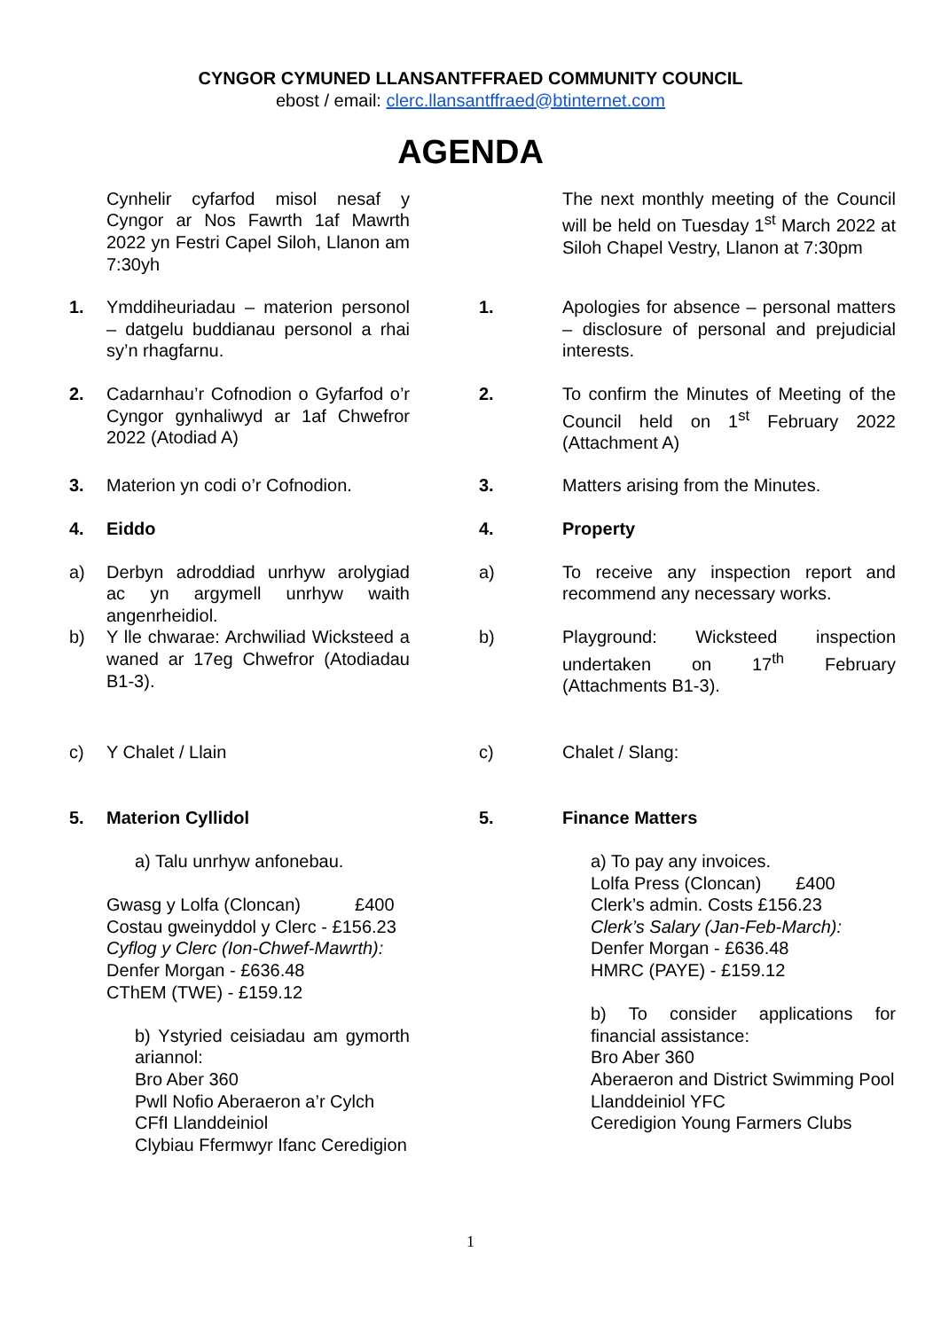CYNGOR CYMUNED LLANSANTFFRAED COMMUNITY COUNCIL
ebost / email: clerc.llansantffraed@btinternet.com
AGENDA
Cynhelir cyfarfod misol nesaf y Cyngor ar Nos Fawrth 1af Mawrth 2022 yn Festri Capel Siloh, Llanon am 7:30yh
The next monthly meeting of the Council will be held on Tuesday 1<sup>st</sup> March 2022 at Siloh Chapel Vestry, Llanon at 7:30pm
1. Ymddiheuriadau – materion personol – datgelu buddianau personol a rhai sy’n rhagfarnu.
1. Apologies for absence – personal matters – disclosure of personal and prejudicial interests.
2. Cadarnhau’r Cofnodion o Gyfarfod o’r Cyngor gynhaliwyd ar 1af Chwefror 2022 (Atodiad A)
2. To confirm the Minutes of Meeting of the Council held on 1<sup>st</sup> February 2022 (Attachment A)
3. Materion yn codi o’r Cofnodion.
3. Matters arising from the Minutes.
4. Eiddo 4. Property
a) Derbyn adroddiad unrhyw arolygiad ac yn argymell unrhyw waith angenrheidiol.
a) To receive any inspection report and recommend any necessary works.
b) Y lle chwarae: Archwiliad Wicksteed a waned ar 17eg Chwefror (Atodiadau B1-3).
b) Playground: Wicksteed inspection undertaken on 17<sup>th</sup> February (Attachments B1-3).
c) Y Chalet / Llain c) Chalet / Slang:
5. Materion Cyllidol 5. Finance Matters
a) Talu unrhyw anfonebau.
Gwasg y Lolfa (Cloncan) £400
Costau gweinyddol y Clerc - £156.23
Cyflog y Clerc (Ion-Chwef-Mawrth):
Denfer Morgan - £636.48
CThEM (TWE) - £159.12
b) Ystyried ceisiadau am gymorth ariannol:
Bro Aber 360
Pwll Nofio Aberaeron a’r Cylch
CFfI Llanddeiniol
Clybiau Ffermwyr Ifanc Ceredigion
a) To pay any invoices.
Lolfa Press (Cloncan) £400
Clerk’s admin. Costs £156.23
Clerk’s Salary (Jan-Feb-March):
Denfer Morgan - £636.48
HMRC (PAYE) - £159.12
b) To consider applications for financial assistance:
Bro Aber 360
Aberaeron and District Swimming Pool
Llanddeiniol YFC
Ceredigion Young Farmers Clubs
1